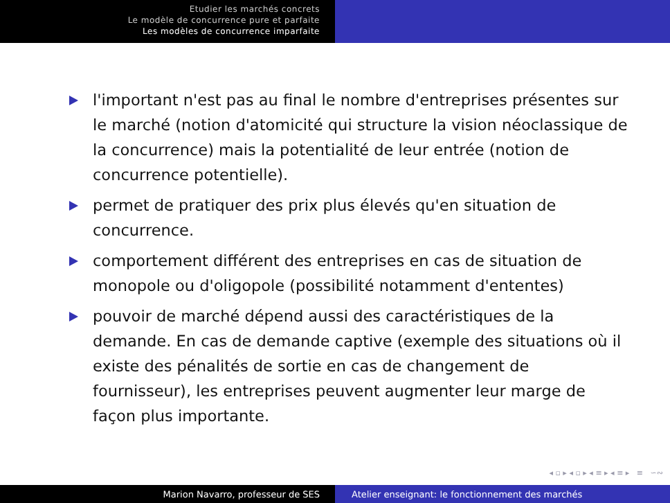Etudier les marchés concrets
Le modèle de concurrence pure et parfaite
Les modèles de concurrence imparfaite
l'important n'est pas au final le nombre d'entreprises présentes sur le marché (notion d'atomicité qui structure la vision néoclassique de la concurrence) mais la potentialité de leur entrée (notion de concurrence potentielle).
permet de pratiquer des prix plus élevés qu'en situation de concurrence.
comportement différent des entreprises en cas de situation de monopole ou d'oligopole (possibilité notamment d'ententes)
pouvoir de marché dépend aussi des caractéristiques de la demande. En cas de demande captive (exemple des situations où il existe des pénalités de sortie en cas de changement de fournisseur), les entreprises peuvent augmenter leur marge de façon plus importante.
◂ ▫ ▸ ◂ ▫ ▸ ◂ ≡ ▸ ◂ ≡ ▸ ≡ ∽∾
Marion Navarro, professeur de SES Atelier enseignant: le fonctionnement des marchés